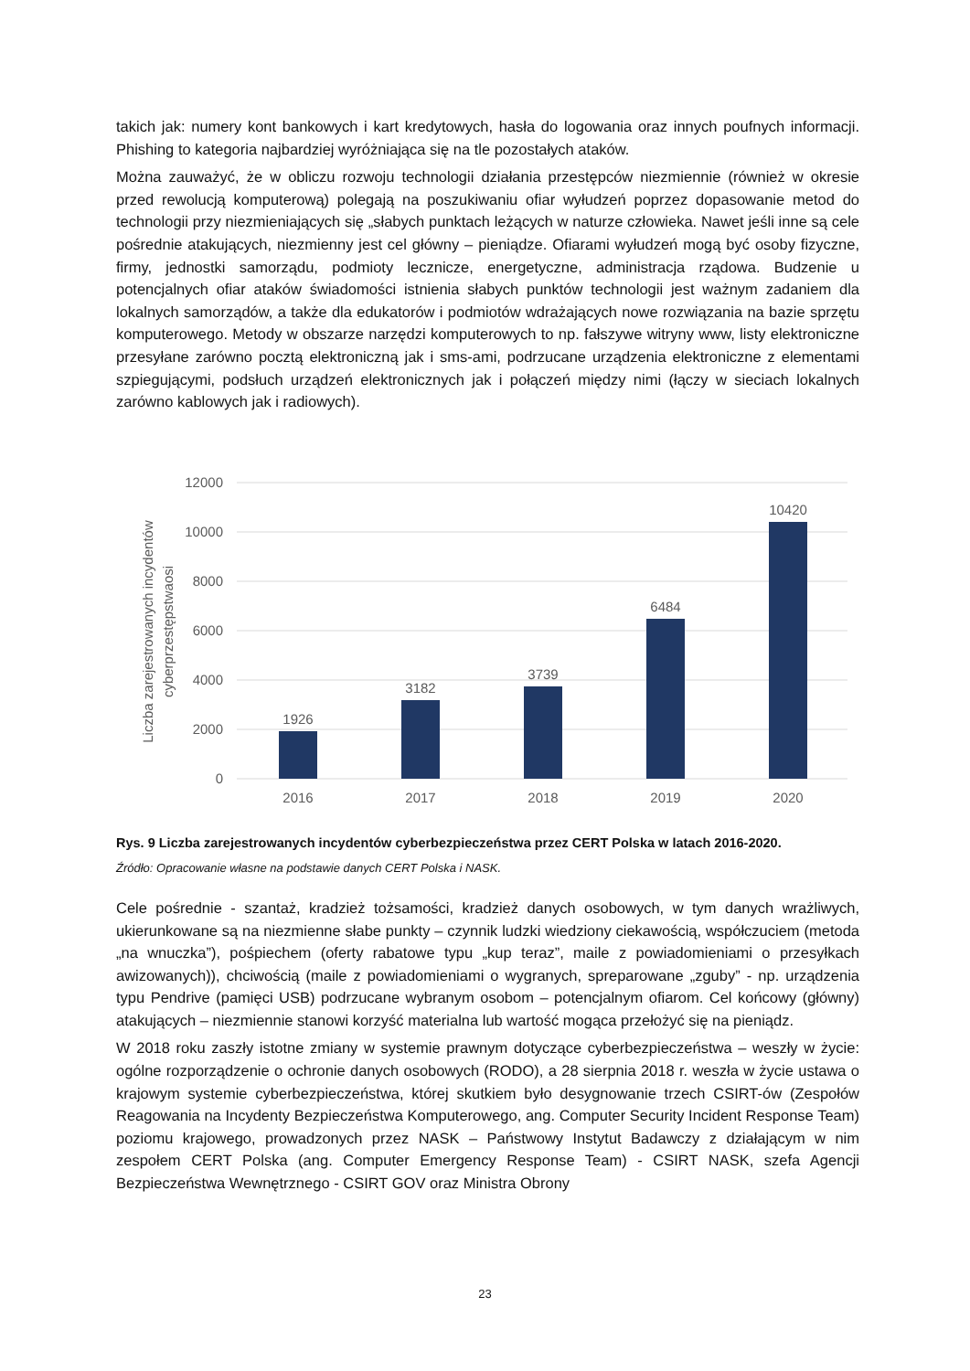takich jak: numery kont bankowych i kart kredytowych, hasła do logowania oraz innych poufnych informacji. Phishing to kategoria najbardziej wyróżniająca się na tle pozostałych ataków.
Można zauważyć, że w obliczu rozwoju technologii działania przestępców niezmiennie (również w okresie przed rewolucją komputerową) polegają na poszukiwaniu ofiar wyłudzeń poprzez dopasowanie metod do technologii przy niezmieniających się „słabych punktach leżących w naturze człowieka. Nawet jeśli inne są cele pośrednie atakujących, niezmienny jest cel główny – pieniądze. Ofiarami wyłudzeń mogą być osoby fizyczne, firmy, jednostki samorządu, podmioty lecznicze, energetyczne, administracja rządowa. Budzenie u potencjalnych ofiar ataków świadomości istnienia słabych punktów technologii jest ważnym zadaniem dla lokalnych samorządów, a także dla edukatorów i podmiotów wdrażających nowe rozwiązania na bazie sprzętu komputerowego. Metody w obszarze narzędzi komputerowych to np. fałszywe witryny www, listy elektroniczne przesyłane zarówno pocztą elektroniczną jak i sms-ami, podrzucane urządzenia elektroniczne z elementami szpiegującymi, podsłuch urządzeń elektronicznych jak i połączeń między nimi (łączy w sieciach lokalnych zarówno kablowych jak i radiowych).
12000
10000
8000
6000
4000
2000
0
1926
3182
3739
6484
10420
2016
2017
2018
2019
2020
Liczba zarejestrowanych incydentów
cyberprzestępstwaosi
Rys. 9 Liczba zarejestrowanych incydentów cyberbezpieczeństwa przez CERT Polska w latach 2016-2020.
Źródło: Opracowanie własne na podstawie danych CERT Polska i NASK.
Cele pośrednie - szantaż, kradzież tożsamości, kradzież danych osobowych, w tym danych wrażliwych, ukierunkowane są na niezmienne słabe punkty – czynnik ludzki wiedziony ciekawością, współczuciem (metoda „na wnuczka”), pośpiechem (oferty rabatowe typu „kup teraz”, maile z powiadomieniami o przesyłkach awizowanych)), chciwością (maile z powiadomieniami o wygranych, spreparowane „zguby” - np. urządzenia typu Pendrive (pamięci USB) podrzucane wybranym osobom – potencjalnym ofiarom. Cel końcowy (główny) atakujących – niezmiennie stanowi korzyść materialna lub wartość mogąca przełożyć się na pieniądz.
W 2018 roku zaszły istotne zmiany w systemie prawnym dotyczące cyberbezpieczeństwa – weszły w życie: ogólne rozporządzenie o ochronie danych osobowych (RODO), a 28 sierpnia 2018 r. weszła w życie ustawa o krajowym systemie cyberbezpieczeństwa, której skutkiem było desygnowanie trzech CSIRT-ów (Zespołów Reagowania na Incydenty Bezpieczeństwa Komputerowego, ang. Computer Security Incident Response Team) poziomu krajowego, prowadzonych przez NASK – Państwowy Instytut Badawczy z działającym w nim zespołem CERT Polska (ang. Computer Emergency Response Team) - CSIRT NASK, szefa Agencji Bezpieczeństwa Wewnętrznego - CSIRT GOV oraz Ministra Obrony
23